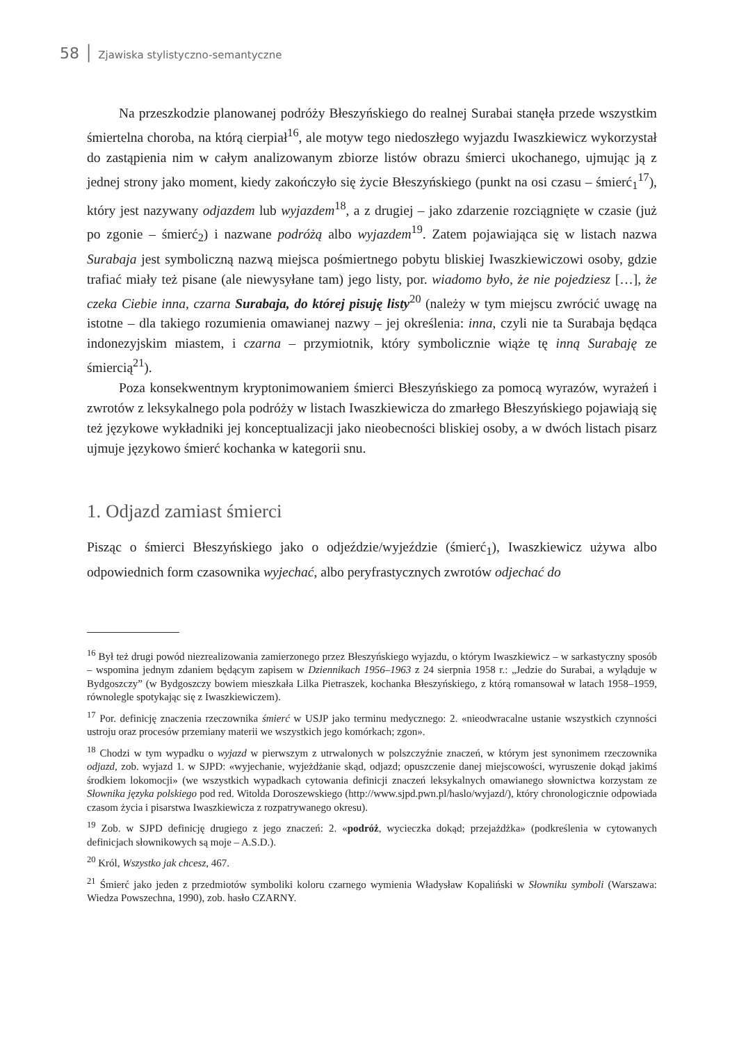58 │ Zjawiska stylistyczno-semantyczne
Na przeszkodzie planowanej podróży Błeszyńskiego do realnej Surabai stanęła przede wszystkim śmiertelna choroba, na którą cierpiał<sup>16</sup>, ale motyw tego niedoszłego wyjazdu Iwaszkiewicz wykorzystał do zastąpienia nim w całym analizowanym zbiorze listów obrazu śmierci ukochanego, ujmując ją z jednej strony jako moment, kiedy zakończyło się życie Błeszyńskiego (punkt na osi czasu – śmierć<sub>1</sub><sup>17</sup>), który jest nazywany odjazdem lub wyjazdem<sup>18</sup>, a z drugiej – jako zdarzenie rozciągnięte w czasie (już po zgonie – śmierć<sub>2</sub>) i nazwane podróżą albo wyjazdem<sup>19</sup>. Zatem pojawiająca się w listach nazwa Surabaja jest symboliczną nazwą miejsca pośmiertnego pobytu bliskiej Iwaszkiewiczowi osoby, gdzie trafiać miały też pisane (ale niewysyłane tam) jego listy, por. wiadomo było, że nie pojedziesz […], że czeka Ciebie inna, czarna Surabaja, do której pisuję listy<sup>20</sup> (należy w tym miejscu zwrócić uwagę na istotne – dla takiego rozumienia omawianej nazwy – jej określenia: inna, czyli nie ta Surabaja będąca indonezyjskim miastem, i czarna – przymiotnik, który symbolicznie wiąże tę inną Surabaję ze śmiercią<sup>21</sup>).
Poza konsekwentnym kryptonimowaniem śmierci Błeszyńskiego za pomocą wyrazów, wyrażeń i zwrotów z leksykalnego pola podróży w listach Iwaszkiewicza do zmarłego Błeszyńskiego pojawiają się też językowe wykładniki jej konceptualizacji jako nieobecności bliskiej osoby, a w dwóch listach pisarz ujmuje językowo śmierć kochanka w kategorii snu.
1. Odjazd zamiast śmierci
Pisząc o śmierci Błeszyńskiego jako o odjeździe/wyjeździe (śmierć<sub>1</sub>), Iwaszkiewicz używa albo odpowiednich form czasownika wyjechać, albo peryfrastycznych zwrotów odjechać do
<sup>16</sup> Był też drugi powód niezrealizowania zamierzonego przez Błeszyńskiego wyjazdu, o którym Iwaszkiewicz – w sarkastyczny sposób – wspomina jednym zdaniem będącym zapisem w Dziennikach 1956–1963 z 24 sierpnia 1958 r.: „Jedzie do Surabai, a wyląduje w Bydgoszczy” (w Bydgoszczy bowiem mieszkała Lilka Pietraszek, kochanka Błeszyńskiego, z którą romansował w latach 1958–1959, równolegle spotykając się z Iwaszkiewiczem).
<sup>17</sup> Por. definicję znaczenia rzeczownika śmierć w USJP jako terminu medycznego: 2. «nieodwracalne ustanie wszystkich czynności ustroju oraz procesów przemiany materii we wszystkich jego komórkach; zgon».
<sup>18</sup> Chodzi w tym wypadku o wyjazd w pierwszym z utrwalonych w polszczyźnie znaczeń, w którym jest synonimem rzeczownika odjazd, zob. wyjazd 1. w SJPD: «wyjechanie, wyjeżdżanie skąd, odjazd; opuszczenie danej miejscowości, wyruszenie dokąd jakimś środkiem lokomocji» (we wszystkich wypadkach cytowania definicji znaczeń leksykalnych omawianego słownictwa korzystam ze Słownika języka polskiego pod red. Witolda Doroszewskiego (http://www.sjpd.pwn.pl/haslo/wyjazd/), który chronologicznie odpowiada czasom życia i pisarstwa Iwaszkiewicza z rozpatrywanego okresu).
<sup>19</sup> Zob. w SJPD definicję drugiego z jego znaczeń: 2. «podróż, wycieczka dokąd; przejażdżka» (podkreślenia w cytowanych definicjach słownikowych są moje – A.S.D.).
<sup>20</sup> Król, Wszystko jak chcesz, 467.
<sup>21</sup> Śmierć jako jeden z przedmiotów symboliki koloru czarnego wymienia Władysław Kopaliński w Słowniku symboli (Warszawa: Wiedza Powszechna, 1990), zob. hasło CZARNY.